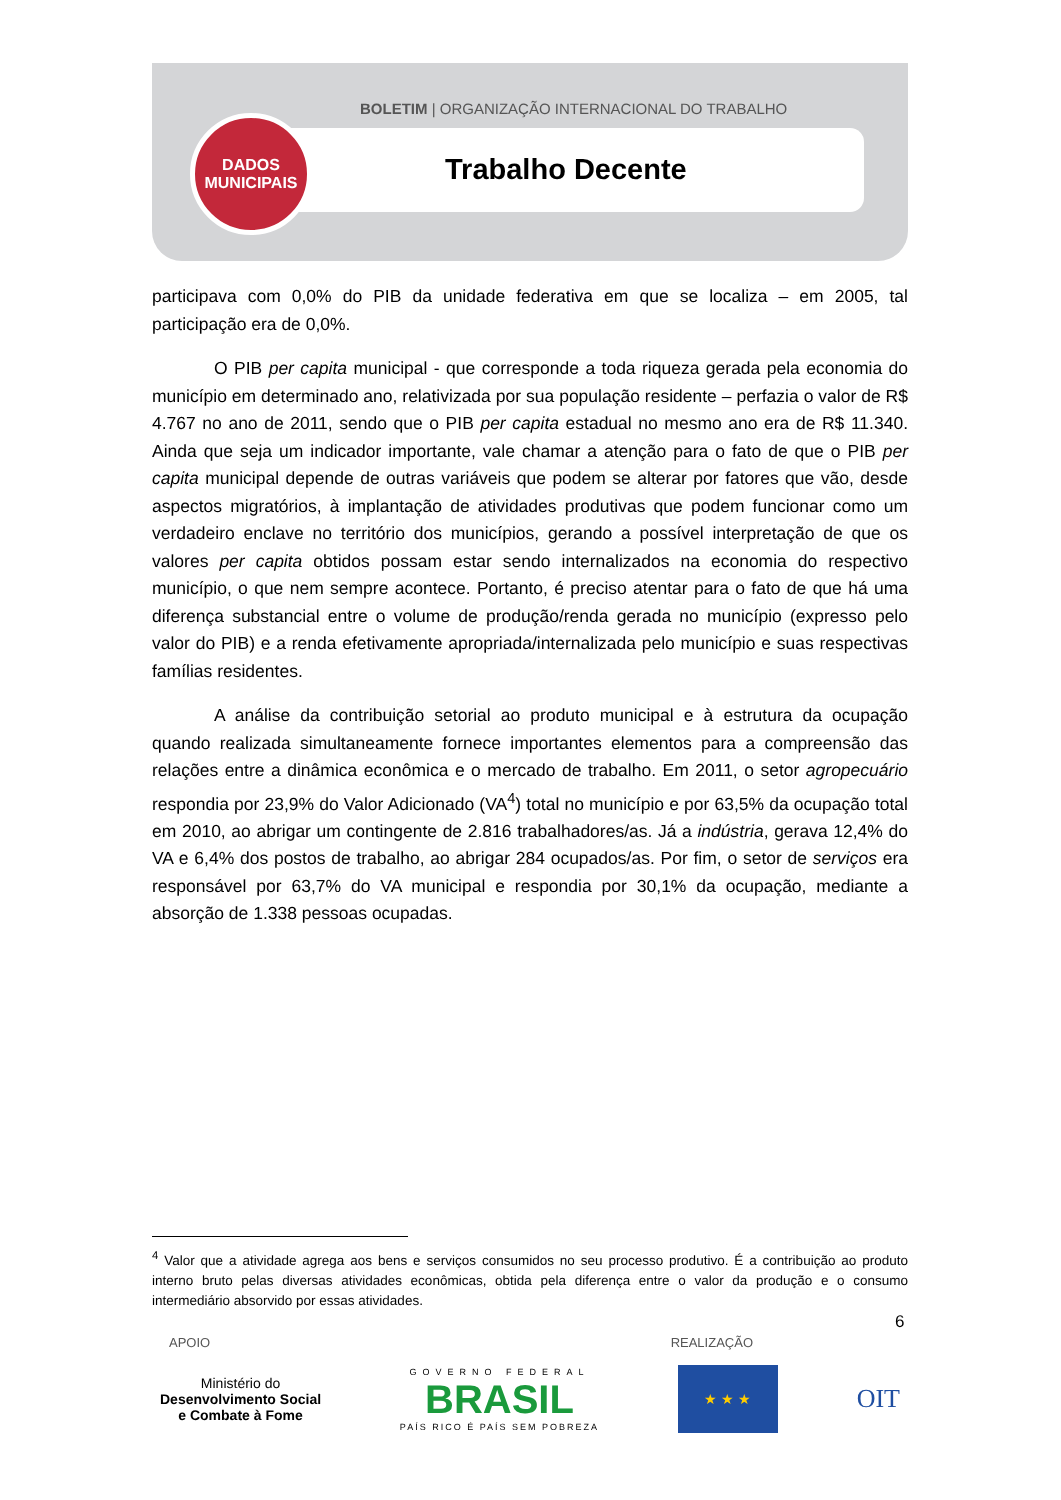BOLETIM | ORGANIZAÇÃO INTERNACIONAL DO TRABALHO
DADOS
MUNICIPAIS
Trabalho Decente
participava com 0,0% do PIB da unidade federativa em que se localiza – em 2005, tal participação era de 0,0%.
O PIB per capita municipal - que corresponde a toda riqueza gerada pela economia do município em determinado ano, relativizada por sua população residente – perfazia o valor de R$ 4.767 no ano de 2011, sendo que o PIB per capita estadual no mesmo ano era de R$ 11.340. Ainda que seja um indicador importante, vale chamar a atenção para o fato de que o PIB per capita municipal depende de outras variáveis que podem se alterar por fatores que vão, desde aspectos migratórios, à implantação de atividades produtivas que podem funcionar como um verdadeiro enclave no território dos municípios, gerando a possível interpretação de que os valores per capita obtidos possam estar sendo internalizados na economia do respectivo município, o que nem sempre acontece. Portanto, é preciso atentar para o fato de que há uma diferença substancial entre o volume de produção/renda gerada no município (expresso pelo valor do PIB) e a renda efetivamente apropriada/internalizada pelo município e suas respectivas famílias residentes.
A análise da contribuição setorial ao produto municipal e à estrutura da ocupação quando realizada simultaneamente fornece importantes elementos para a compreensão das relações entre a dinâmica econômica e o mercado de trabalho. Em 2011, o setor agropecuário respondia por 23,9% do Valor Adicionado (VA<sup>4</sup>) total no município e por 63,5% da ocupação total em 2010, ao abrigar um contingente de 2.816 trabalhadores/as. Já a indústria, gerava 12,4% do VA e 6,4% dos postos de trabalho, ao abrigar 284 ocupados/as. Por fim, o setor de serviços era responsável por 63,7% do VA municipal e respondia por 30,1% da ocupação, mediante a absorção de 1.338 pessoas ocupadas.
<sup>4</sup> Valor que a atividade agrega aos bens e serviços consumidos no seu processo produtivo. É a contribuição ao produto interno bruto pelas diversas atividades econômicas, obtida pela diferença entre o valor da produção e o consumo intermediário absorvido por essas atividades.
6
APOIO REALIZAÇÃO
Ministério do
Desenvolvimento Social
e Combate à Fome
GOVERNO FEDERAL
BRASIL
PAÍS RICO É PAÍS SEM POBREZA
★ ★ ★
OIT